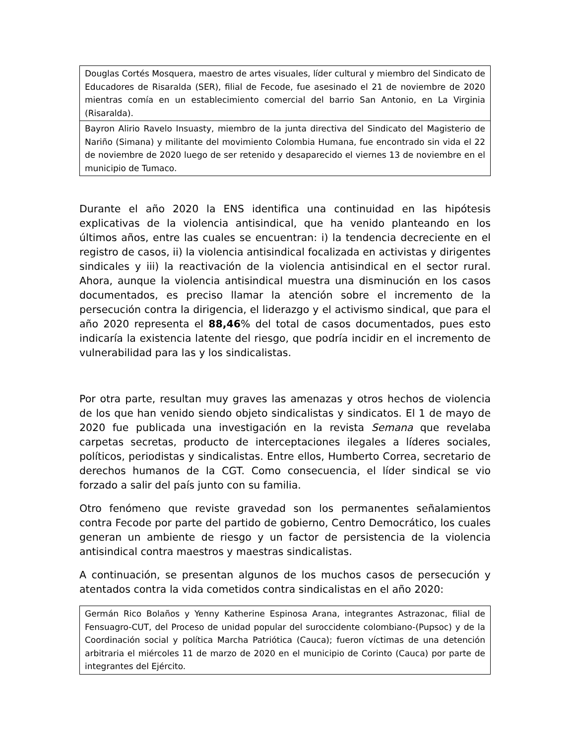| Douglas Cortés Mosquera, maestro de artes visuales, líder cultural y miembro del Sindicato de Educadores de Risaralda (SER), filial de Fecode, fue asesinado el 21 de noviembre de 2020 mientras comía en un establecimiento comercial del barrio San Antonio, en La Virginia (Risaralda). |
| Bayron Alirio Ravelo Insuasty, miembro de la junta directiva del Sindicato del Magisterio de Nariño (Simana) y militante del movimiento Colombia Humana, fue encontrado sin vida el 22 de noviembre de 2020 luego de ser retenido y desaparecido el viernes 13 de noviembre en el municipio de Tumaco. |
Durante el año 2020 la ENS identifica una continuidad en las hipótesis explicativas de la violencia antisindical, que ha venido planteando en los últimos años, entre las cuales se encuentran: i) la tendencia decreciente en el registro de casos, ii) la violencia antisindical focalizada en activistas y dirigentes sindicales y iii) la reactivación de la violencia antisindical en el sector rural. Ahora, aunque la violencia antisindical muestra una disminución en los casos documentados, es preciso llamar la atención sobre el incremento de la persecución contra la dirigencia, el liderazgo y el activismo sindical, que para el año 2020 representa el 88,46% del total de casos documentados, pues esto indicaría la existencia latente del riesgo, que podría incidir en el incremento de vulnerabilidad para las y los sindicalistas.
Por otra parte, resultan muy graves las amenazas y otros hechos de violencia de los que han venido siendo objeto sindicalistas y sindicatos. El 1 de mayo de 2020 fue publicada una investigación en la revista Semana que revelaba carpetas secretas, producto de interceptaciones ilegales a líderes sociales, políticos, periodistas y sindicalistas. Entre ellos, Humberto Correa, secretario de derechos humanos de la CGT. Como consecuencia, el líder sindical se vio forzado a salir del país junto con su familia.
Otro fenómeno que reviste gravedad son los permanentes señalamientos contra Fecode por parte del partido de gobierno, Centro Democrático, los cuales generan un ambiente de riesgo y un factor de persistencia de la violencia antisindical contra maestros y maestras sindicalistas.
A continuación, se presentan algunos de los muchos casos de persecución y atentados contra la vida cometidos contra sindicalistas en el año 2020:
| Germán Rico Bolaños y Yenny Katherine Espinosa Arana, integrantes Astrazonac, filial de Fensuagro-CUT, del Proceso de unidad popular del suroccidente colombiano-(Pupsoc) y de la Coordinación social y política Marcha Patriótica (Cauca); fueron víctimas de una detención arbitraria el miércoles 11 de marzo de 2020 en el municipio de Corinto (Cauca) por parte de integrantes del Ejército. |